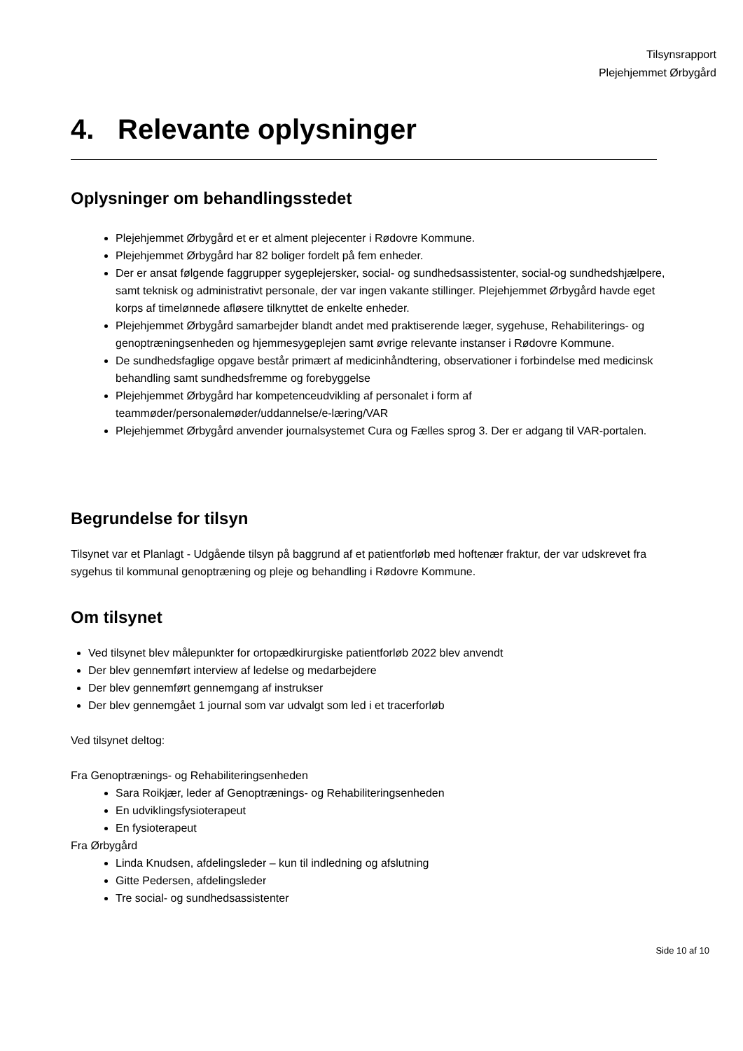Tilsynsrapport
Plejehjemmet Ørbygård
4. Relevante oplysninger
Oplysninger om behandlingsstedet
Plejehjemmet Ørbygård et er et alment plejecenter i Rødovre Kommune.
Plejehjemmet Ørbygård har 82 boliger fordelt på fem enheder.
Der er ansat følgende faggrupper sygeplejersker, social- og sundhedsassistenter, social-og sundhedshjælpere, samt teknisk og administrativt personale, der var ingen vakante stillinger. Plejehjemmet Ørbygård havde eget korps af timelønnede afløsere tilknyttet de enkelte enheder.
Plejehjemmet Ørbygård samarbejder blandt andet med praktiserende læger, sygehuse, Rehabiliterings- og genoptræningsenheden og hjemmesygeplejen samt øvrige relevante instanser i Rødovre Kommune.
De sundhedsfaglige opgave består primært af medicinhåndtering, observationer i forbindelse med medicinsk behandling samt sundhedsfremme og forebyggelse
Plejehjemmet Ørbygård har kompetenceudvikling af personalet i form af teammøder/personalemøder/uddannelse/e-læring/VAR
Plejehjemmet Ørbygård anvender journalsystemet Cura og Fælles sprog 3. Der er adgang til VAR-portalen.
Begrundelse for tilsyn
Tilsynet var et Planlagt - Udgående tilsyn på baggrund af et patientforløb med hoftenær fraktur, der var udskrevet fra sygehus til kommunal genoptræning og pleje og behandling i Rødovre Kommune.
Om tilsynet
Ved tilsynet blev målepunkter for ortopædkirurgiske patientforløb 2022 blev anvendt
Der blev gennemført interview af ledelse og medarbejdere
Der blev gennemført gennemgang af instrukser
Der blev gennemgået 1 journal som var udvalgt som led i et tracerforløb
Ved tilsynet deltog:
Fra Genoptrænings- og Rehabiliteringsenheden
Sara Roikjær, leder af Genoptrænings- og Rehabiliteringsenheden
En udviklingsfysioterapeut
En fysioterapeut
Fra Ørbygård
Linda Knudsen, afdelingsleder – kun til indledning og afslutning
Gitte Pedersen, afdelingsleder
Tre social- og sundhedsassistenter
Side 10 af 10